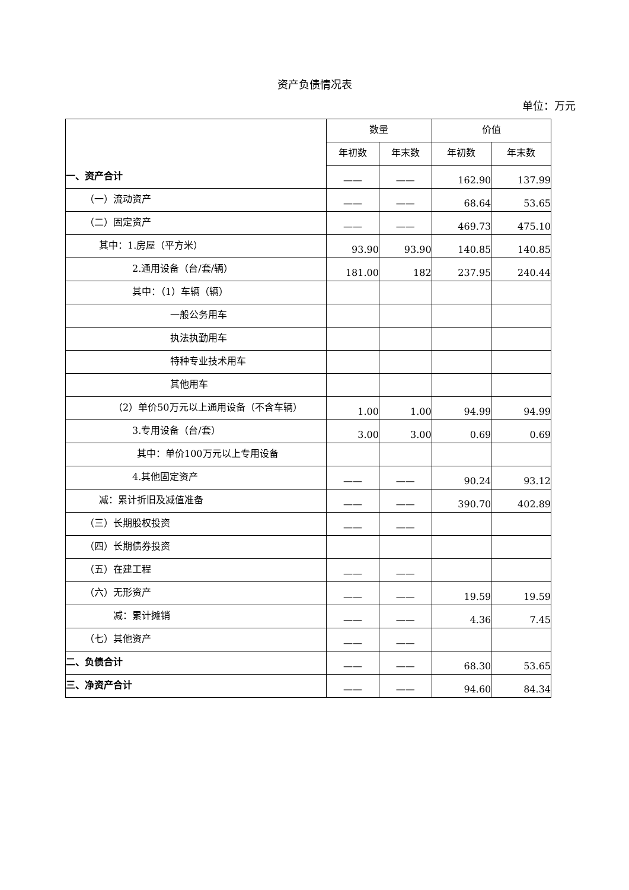资产负债情况表
单位：万元
| | 数量 | | 价值 | |
| | 年初数 | 年末数 | 年初数 | 年末数 |
| 一、资产合计 | —— | —— | 162.90 | 137.99 |
| （一）流动资产 | —— | —— | 68.64 | 53.65 |
| （二）固定资产 | —— | —— | 469.73 | 475.10 |
| 其中：1.房屋（平方米） | 93.90 | 93.90 | 140.85 | 140.85 |
| 2.通用设备（台/套/辆） | 181.00 | 182 | 237.95 | 240.44 |
| 其中：（1）车辆（辆） | | | | |
| 一般公务用车 | | | | |
| 执法执勤用车 | | | | |
| 特种专业技术用车 | | | | |
| 其他用车 | | | | |
| （2）单价50万元以上通用设备（不含车辆） | 1.00 | 1.00 | 94.99 | 94.99 |
| 3.专用设备（台/套） | 3.00 | 3.00 | 0.69 | 0.69 |
| 其中：单价100万元以上专用设备 | | | | |
| 4.其他固定资产 | —— | —— | 90.24 | 93.12 |
| 减：累计折旧及减值准备 | —— | —— | 390.70 | 402.89 |
| （三）长期股权投资 | —— | —— | | |
| （四）长期债券投资 | | | | |
| （五）在建工程 | —— | —— | | |
| （六）无形资产 | —— | —— | 19.59 | 19.59 |
| 减：累计摊销 | —— | —— | 4.36 | 7.45 |
| （七）其他资产 | —— | —— | | |
| 二、负债合计 | —— | —— | 68.30 | 53.65 |
| 三、净资产合计 | —— | —— | 94.60 | 84.34 |